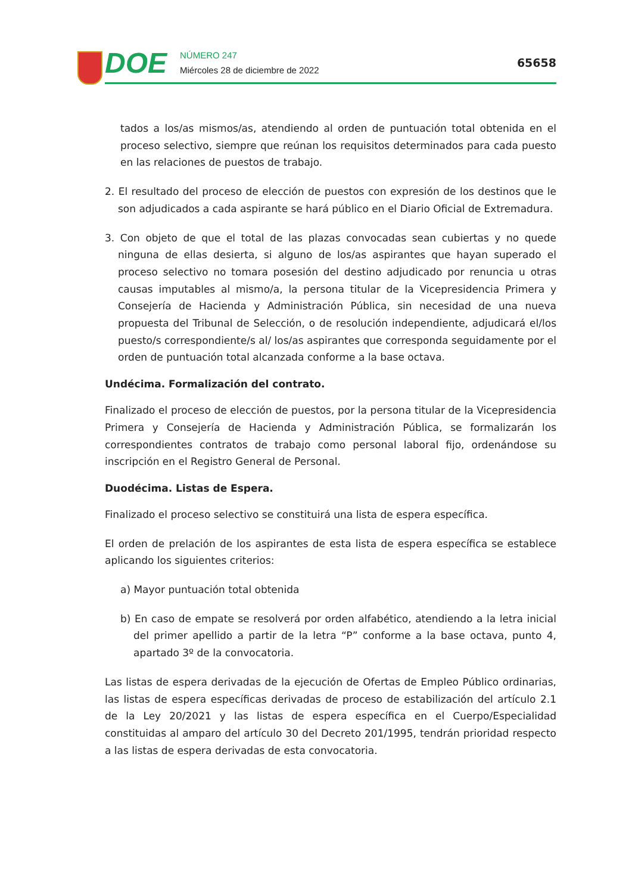DOE
NÚMERO 247
Miércoles 28 de diciembre de 2022
65658
tados a los/as mismos/as, atendiendo al orden de puntuación total obtenida en el proceso selectivo, siempre que reúnan los requisitos determinados para cada puesto en las relaciones de puestos de trabajo.
2. El resultado del proceso de elección de puestos con expresión de los destinos que le son adjudicados a cada aspirante se hará público en el Diario Oficial de Extremadura.
3. Con objeto de que el total de las plazas convocadas sean cubiertas y no quede ninguna de ellas desierta, si alguno de los/as aspirantes que hayan superado el proceso selectivo no tomara posesión del destino adjudicado por renuncia u otras causas imputables al mismo/a, la persona titular de la Vicepresidencia Primera y Consejería de Hacienda y Administración Pública, sin necesidad de una nueva propuesta del Tribunal de Selección, o de resolución independiente, adjudicará el/los puesto/s correspondiente/s al/ los/as aspirantes que corresponda seguidamente por el orden de puntuación total alcanzada conforme a la base octava.
Undécima. Formalización del contrato.
Finalizado el proceso de elección de puestos, por la persona titular de la Vicepresidencia Primera y Consejería de Hacienda y Administración Pública, se formalizarán los correspondientes contratos de trabajo como personal laboral fijo, ordenándose su inscripción en el Registro General de Personal.
Duodécima. Listas de Espera.
Finalizado el proceso selectivo se constituirá una lista de espera específica.
El orden de prelación de los aspirantes de esta lista de espera específica se establece aplicando los siguientes criterios:
a) Mayor puntuación total obtenida
b) En caso de empate se resolverá por orden alfabético, atendiendo a la letra inicial del primer apellido a partir de la letra “P” conforme a la base octava, punto 4, apartado 3º de la convocatoria.
Las listas de espera derivadas de la ejecución de Ofertas de Empleo Público ordinarias, las listas de espera específicas derivadas de proceso de estabilización del artículo 2.1 de la Ley 20/2021 y las listas de espera específica en el Cuerpo/Especialidad constituidas al amparo del artículo 30 del Decreto 201/1995, tendrán prioridad respecto a las listas de espera derivadas de esta convocatoria.